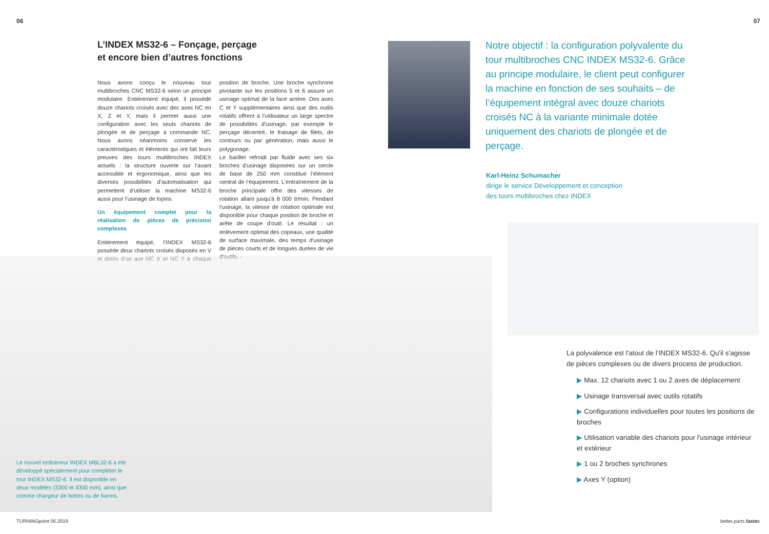06 07
L’INDEX MS32-6 – Fonçage, perçage
et encore bien d’autres fonctions
Nous avons conçu le nouveau tour multibroches CNC MS32-6 selon un principe modulaire. Entièrement équipé, il possède douze chariots croisés avec des axes NC en X, Z et Y, mais il permet aussi une configuration avec les seuls chariots de plongée et de perçage à commande NC. Nous avons néanmoins conservé les caractéristiques et éléments qui ont fait leurs preuves des tours multibroches INDEX actuels : la structure ouverte sur l’avant accessible et ergonomique, ainsi que les diverses possibilités d’automatisation qui permettent d’utiliser la machine MS32-6 aussi pour l’usinage de lopins.
Un équipement complet pour la réalisation de pièces de précision complexes
Entièrement équipé, l’INDEX MS32-6 possède deux chariots croisés disposés en V et dotés d’un axe NC X et NC Y à chaque position de broche. Une broche synchrone pivotante sur les positions 5 et 6 assure un usinage optimal de la face arrière. Des axes C et Y supplémentaires ainsi que des outils rotatifs offrent à l’utilisateur un large spectre de possibilités d’usinage, par exemple le perçage décentré, le fraisage de filets, de contours ou par génération, mais aussi le polygonage.
Le barillet refroidi par fluide avec ses six broches d'usinage disposées sur un cercle de base de 250 mm constitue l’élément central de l’équipement. L’entraînement de la broche principale offre des vitesses de rotation allant jusqu'à 8 000 tr/min. Pendant l'usinage, la vitesse de rotation optimale est disponible pour chaque position de broche et arête de coupe d'outil. Le résultat : un enlèvement optimal des copeaux, une qualité de surface maximale, des temps d'usinage de pièces courts et de longues durées de vie d'outils. ›
Notre objectif : la configuration polyvalente du tour multibroches CNC INDEX MS32-6. Grâce au principe modulaire, le client peut configurer la machine en fonction de ses souhaits – de l’équipement intégral avec douze chariots croisés NC à la variante minimale dotée uniquement des chariots de plongée et de perçage.
Karl-Heinz Schumacher
dirige le service Développement et conception
des tours multibroches chez INDEX
Le nouvel embarreur INDEX MBL32-6 a été développé spécialement pour compléter le tour INDEX MS32-6. Il est disponible en deux modèles (3300 et 4300 mm), ainsi que comme chargeur de bottes ou de barres.
La polyvalence est l'atout de l’INDEX MS32-6. Qu'il s'agisse de pièces complexes ou de divers process de production.
▶ Max. 12 chariots avec 1 ou 2 axes de déplacement
▶ Usinage transversal avec outils rotatifs
▶ Configurations individuelles pour toutes les positions de broches
▶ Utilisation variable des chariots pour l'usinage intérieur et extérieur
▶ 1 ou 2 broches synchrones
▶ Axes Y (option)
TURNINGpoint 06.2019 better.parts.faster.